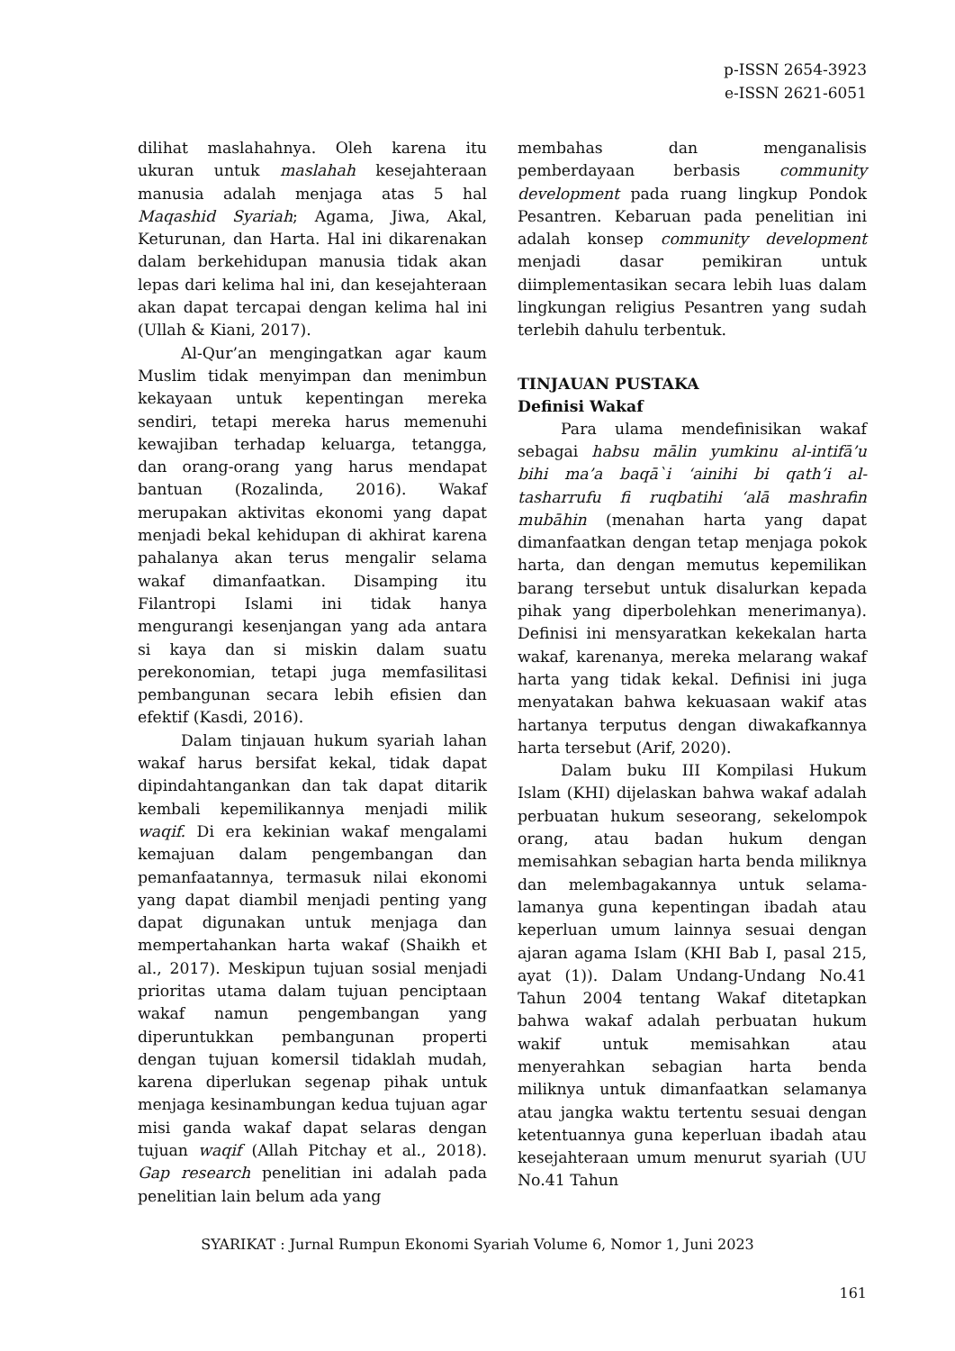p-ISSN 2654-3923
e-ISSN 2621-6051
dilihat maslahahnya. Oleh karena itu ukuran untuk maslahah kesejahteraan manusia adalah menjaga atas 5 hal Maqashid Syariah; Agama, Jiwa, Akal, Keturunan, dan Harta. Hal ini dikarenakan dalam berkehidupan manusia tidak akan lepas dari kelima hal ini, dan kesejahteraan akan dapat tercapai dengan kelima hal ini (Ullah & Kiani, 2017).
Al-Qur’an mengingatkan agar kaum Muslim tidak menyimpan dan menimbun kekayaan untuk kepentingan mereka sendiri, tetapi mereka harus memenuhi kewajiban terhadap keluarga, tetangga, dan orang-orang yang harus mendapat bantuan (Rozalinda, 2016). Wakaf merupakan aktivitas ekonomi yang dapat menjadi bekal kehidupan di akhirat karena pahalanya akan terus mengalir selama wakaf dimanfaatkan. Disamping itu Filantropi Islami ini tidak hanya mengurangi kesenjangan yang ada antara si kaya dan si miskin dalam suatu perekonomian, tetapi juga memfasilitasi pembangunan secara lebih efisien dan efektif (Kasdi, 2016).
Dalam tinjauan hukum syariah lahan wakaf harus bersifat kekal, tidak dapat dipindahtangankan dan tak dapat ditarik kembali kepemilikannya menjadi milik waqif. Di era kekinian wakaf mengalami kemajuan dalam pengembangan dan pemanfaatannya, termasuk nilai ekonomi yang dapat diambil menjadi penting yang dapat digunakan untuk menjaga dan mempertahankan harta wakaf (Shaikh et al., 2017). Meskipun tujuan sosial menjadi prioritas utama dalam tujuan penciptaan wakaf namun pengembangan yang diperuntukkan pembangunan properti dengan tujuan komersil tidaklah mudah, karena diperlukan segenap pihak untuk menjaga kesinambungan kedua tujuan agar misi ganda wakaf dapat selaras dengan tujuan waqif (Allah Pitchay et al., 2018). Gap research penelitian ini adalah pada penelitian lain belum ada yang
membahas dan menganalisis pemberdayaan berbasis community development pada ruang lingkup Pondok Pesantren. Kebaruan pada penelitian ini adalah konsep community development menjadi dasar pemikiran untuk diimplementasikan secara lebih luas dalam lingkungan religius Pesantren yang sudah terlebih dahulu terbentuk.
TINJAUAN PUSTAKA
Definisi Wakaf
Para ulama mendefinisikan wakaf sebagai habsu mālin yumkinu al-intifā’u bihi ma’a baqā`i ‘ainihi bi qath’i al-tasharrufu fi ruqbatihi ‘alā mashrafin mubāhin (menahan harta yang dapat dimanfaatkan dengan tetap menjaga pokok harta, dan dengan memutus kepemilikan barang tersebut untuk disalurkan kepada pihak yang diperbolehkan menerimanya). Definisi ini mensyaratkan kekekalan harta wakaf, karenanya, mereka melarang wakaf harta yang tidak kekal. Definisi ini juga menyatakan bahwa kekuasaan wakif atas hartanya terputus dengan diwakafkannya harta tersebut (Arif, 2020).
Dalam buku III Kompilasi Hukum Islam (KHI) dijelaskan bahwa wakaf adalah perbuatan hukum seseorang, sekelompok orang, atau badan hukum dengan memisahkan sebagian harta benda miliknya dan melembagakannya untuk selama-lamanya guna kepentingan ibadah atau keperluan umum lainnya sesuai dengan ajaran agama Islam (KHI Bab I, pasal 215, ayat (1)). Dalam Undang-Undang No.41 Tahun 2004 tentang Wakaf ditetapkan bahwa wakaf adalah perbuatan hukum wakif untuk memisahkan atau menyerahkan sebagian harta benda miliknya untuk dimanfaatkan selamanya atau jangka waktu tertentu sesuai dengan ketentuannya guna keperluan ibadah atau kesejahteraan umum menurut syariah (UU No.41 Tahun
SYARIKAT : Jurnal Rumpun Ekonomi Syariah Volume 6, Nomor 1, Juni 2023
161